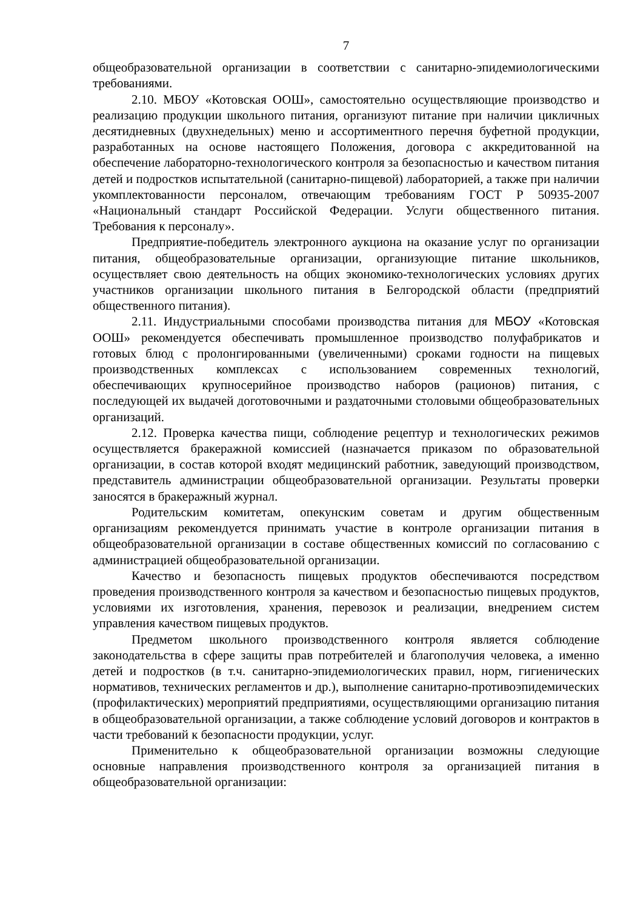7
общеобразовательной организации в соответствии с санитарно-эпидемиологическими требованиями.
2.10. МБОУ «Котовская ООШ», самостоятельно осуществляющие производство и реализацию продукции школьного питания, организуют питание при наличии цикличных десятидневных (двухнедельных) меню и ассортиментного перечня буфетной продукции, разработанных на основе настоящего Положения, договора с аккредитованной на обеспечение лабораторно-технологического контроля за безопасностью и качеством питания детей и подростков испытательной (санитарно-пищевой) лабораторией, а также при наличии укомплектованности персоналом, отвечающим требованиям ГОСТ Р 50935-2007 «Национальный стандарт Российской Федерации. Услуги общественного питания. Требования к персоналу».
Предприятие-победитель электронного аукциона на оказание услуг по организации питания, общеобразовательные организации, организующие питание школьников, осуществляет свою деятельность на общих экономико-технологических условиях других участников организации школьного питания в Белгородской области (предприятий общественного питания).
2.11. Индустриальными способами производства питания для МБОУ «Котовская ООШ» рекомендуется обеспечивать промышленное производство полуфабрикатов и готовых блюд с пролонгированными (увеличенными) сроками годности на пищевых производственных комплексах с использованием современных технологий, обеспечивающих крупносерийное производство наборов (рационов) питания, с последующей их выдачей доготовочными и раздаточными столовыми общеобразовательных организаций.
2.12. Проверка качества пищи, соблюдение рецептур и технологических режимов осуществляется бракеражной комиссией (назначается приказом по образовательной организации, в состав которой входят медицинский работник, заведующий производством, представитель администрации общеобразовательной организации. Результаты проверки заносятся в бракеражный журнал.
Родительским комитетам, опекунским советам и другим общественным организациям рекомендуется принимать участие в контроле организации питания в общеобразовательной организации в составе общественных комиссий по согласованию с администрацией общеобразовательной организации.
Качество и безопасность пищевых продуктов обеспечиваются посредством проведения производственного контроля за качеством и безопасностью пищевых продуктов, условиями их изготовления, хранения, перевозок и реализации, внедрением систем управления качеством пищевых продуктов.
Предметом школьного производственного контроля является соблюдение законодательства в сфере защиты прав потребителей и благополучия человека, а именно детей и подростков (в т.ч. санитарно-эпидемиологических правил, норм, гигиенических нормативов, технических регламентов и др.), выполнение санитарно-противоэпидемических (профилактических) мероприятий предприятиями, осуществляющими организацию питания в общеобразовательной организации, а также соблюдение условий договоров и контрактов в части требований к безопасности продукции, услуг.
Применительно к общеобразовательной организации возможны следующие основные направления производственного контроля за организацией питания в общеобразовательной организации: